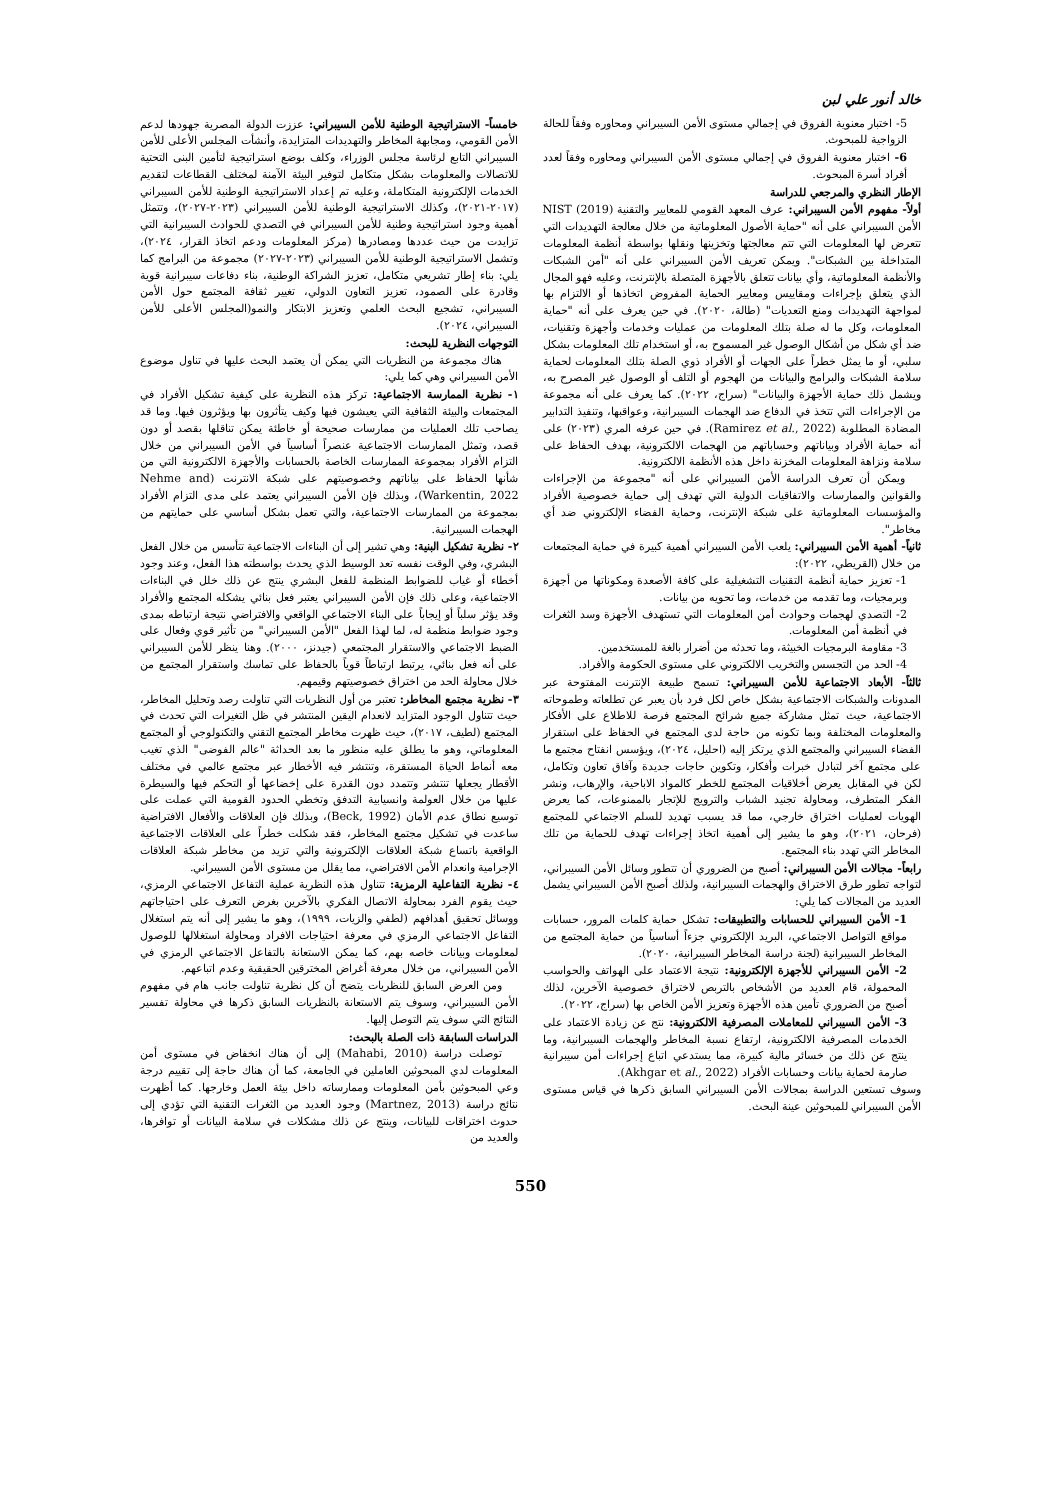خالد أنور علي لبن
5- اختبار معنوية الفروق في إجمالي مستوى الأمن السيبراني ومحاوره وفقاً للحالة الزواجية للمبحوث.
6- اختبار معنوية الفروق في إجمالي مستوى الأمن السيبراني ومحاوره وفقاً لعدد أفراد أسرة المبحوث.
الإطار النظري والمرجعي للدراسة
أولاً- مفهوم الأمن السيبراني: عرف المعهد القومي للمعايير والتقنية NIST (2019) الأمن السيبراني على أنه "حماية الأصول المعلوماتية من خلال معالجة التهديدات التي تتعرض لها المعلومات التي تتم معالجتها وتخزينها ونقلها بواسطة أنظمة المعلومات المتداخلة بين الشبكات". ويمكن تعريف الأمن السيبراني على أنه "أمن الشبكات والأنظمة المعلوماتية، وأي بيانات تتعلق بالأجهزة المتصلة بالإنترنت، وعليه فهو المجال الذي يتعلق بإجراءات ومقاييس ومعايير الحماية المفروض اتخاذها أو الالتزام بها لمواجهة التهديدات ومنع التعديات" (طالة، ٢٠٢٠). في حين يعرف على أنه "حماية المعلومات، وكل ما له صلة بتلك المعلومات من عمليات وخدمات وأجهزة وتقنيات، ضد أي شكل من أشكال الوصول غير المسموح به، أو استخدام تلك المعلومات بشكل سلبي، أو ما يمثل خطراً على الجهات أو الأفراد ذوي الصلة بتلك المعلومات لحماية سلامة الشبكات والبرامج والبيانات من الهجوم أو التلف أو الوصول غير المصرح به، ويشمل ذلك حماية الأجهزة والبيانات" (سراج، ٢٠٢٢). كما يعرف على أنه مجموعة من الإجراءات التي تتخذ في الدفاع ضد الهجمات السيبرانية، وعواقبها، وتنفيذ التدابير المضادة المطلوبة (Ramirez et al., 2022). في حين عرفه المري (٢٠٢٣) على أنه حماية الأفراد وبياناتهم وحساباتهم من الهجمات الالكترونية، بهدف الحفاظ على سلامة ونزاهة المعلومات المخزنة داخل هذه الأنظمة الالكترونية.
ويمكن أن تعرف الدراسة الأمن السيبراني على أنه "مجموعة من الإجراءات والقوانين والممارسات والاتفاقيات الدولية التي تهدف إلى حماية خصوصية الأفراد والمؤسسات المعلوماتية على شبكة الإنترنت، وحماية الفضاء الإلكتروني ضد أي مخاطر".
ثانياً- أهمية الأمن السيبراني: يلعب الأمن السيبراني أهمية كبيرة في حماية المجتمعات من خلال (القريطي، ٢٠٢٢):
1- تعزيز حماية أنظمة التقنيات التشغيلية على كافة الأصعدة ومكوناتها من أجهزة وبرمجيات، وما تقدمه من خدمات، وما تحويه من بيانات.
2- التصدي لهجمات وحوادث أمن المعلومات التي تستهدف الأجهزة وسد الثغرات في أنظمة أمن المعلومات.
3- مقاومة البرمجيات الخبيثة، وما تحدثه من أضرار بالغة للمستخدمين.
4- الحد من التجسس والتخريب الالكتروني على مستوى الحكومة والأفراد.
ثالثاً- الأبعاد الاجتماعية للأمن السيبراني: تسمح طبيعة الإنترنت المفتوحة عبر المدونات والشبكات الاجتماعية بشكل خاص لكل فرد بأن يعبر عن تطلعاته وطموحاته الاجتماعية، حيث تمثل مشاركة جميع شرائح المجتمع فرصة للاطلاع على الأفكار والمعلومات المختلفة وبما تكونه من حاجة لدى المجتمع في الحفاظ على استقرار الفضاء السيبراني والمجتمع الذي يرتكز إليه (احليل، ٢٠٢٤)، ويؤسس انفتاح مجتمع ما على مجتمع آخر لتبادل خبرات وأفكار، وتكوين حاجات جديدة وآفاق تعاون وتكامل، لكن في المقابل يعرض أخلاقيات المجتمع للخطر كالمواد الاباحية، والإرهاب، ونشر الفكر المتطرف، ومحاولة تجنيد الشباب والترويج للإتجار بالممنوعات، كما يعرض الهويات لعمليات اختراق خارجي، مما قد يسبب تهديد للسلم الاجتماعي للمجتمع (فرحان، ٢٠٢١)، وهو ما يشير إلى أهمية اتخاذ إجراءات تهدف للحماية من تلك المخاطر التي تهدد بناء المجتمع.
رابعاً- مجالات الأمن السيبراني: أصبح من الضروري أن تتطور وسائل الأمن السيبراني، لتواجه تطور طرق الاختراق والهجمات السيبرانية، ولذلك أصبح الأمن السيبراني يشمل العديد من المجالات كما يلي:
1- الأمن السيبراني للحسابات والتطبيقات: تشكل حماية كلمات المرور، حسابات مواقع التواصل الاجتماعي، البريد الإلكتروني جزءاً أساسياً من حماية المجتمع من المخاطر السيبرانية (لجنة دراسة المخاطر السيبرانية، ٢٠٢٠).
2- الأمن السيبراني للأجهزة الإلكترونية: نتيجة الاعتماد على الهواتف والحواسب المحمولة، قام العديد من الأشخاص بالتربص لاختراق خصوصية الآخرين، لذلك أصبح من الضروري تأمين هذه الأجهزة وتعزيز الأمن الخاص بها (سراج، ٢٠٢٢).
3- الأمن السيبراني للمعاملات المصرفية الالكترونية: نتج عن زيادة الاعتماد على الخدمات المصرفية الالكترونية، ارتفاع نسبة المخاطر والهجمات السيبرانية، وما ينتج عن ذلك من خسائر مالية كبيرة، مما يستدعي اتباع إجراءات أمن سيبرانية صارمة لحماية بيانات وحسابات الأفراد (Akhgar et al., 2022).
وسوف تستعين الدراسة بمجالات الأمن السيبراني السابق ذكرها في قياس مستوى الأمن السيبراني للمبحوثين عينة البحث.
خامساً- الاستراتيجية الوطنية للأمن السيبراني: عززت الدولة المصرية جهودها لدعم الأمن القومي، ومجابهة المخاطر والتهديدات المتزايدة، وأنشأت المجلس الأعلى للأمن السيبراني التابع لرئاسة مجلس الوزراء، وكلف بوضع استراتيجية لتأمين البنى التحتية للاتصالات والمعلومات بشكل متكامل لتوفير البيئة الآمنة لمختلف القطاعات لتقديم الخدمات الإلكترونية المتكاملة، وعليه تم إعداد الاستراتيجية الوطنية للأمن السيبراني (٢٠١٧-٢٠٢١)، وكذلك الاستراتيجية الوطنية للأمن السيبراني (٢٠٢٣-٢٠٢٧)، وتتمثل أهمية وجود استراتيجية وطنية للأمن السيبراني في التصدي للحوادث السيبرانية التي تزايدت من حيث عددها ومصادرها (مركز المعلومات ودعم اتخاذ القرار، ٢٠٢٤)، وتشمل الاستراتيجية الوطنية للأمن السيبراني (٢٠٢٣-٢٠٢٧) مجموعة من البرامج كما يلي: بناء إطار تشريعي متكامل، تعزيز الشراكة الوطنية، بناء دفاعات سيبرانية قوية وقادرة على الصمود، تعزيز التعاون الدولي، تغيير ثقافة المجتمع حول الأمن السيبراني، تشجيع البحث العلمي وتعزيز الابتكار والنمو(المجلس الأعلى للأمن السيبراني، ٢٠٢٤).
التوجهات النظرية للبحث:
هناك مجموعة من النظريات التي يمكن أن يعتمد البحث عليها في تناول موضوع الأمن السيبراني وهي كما يلي:
١- نظرية الممارسة الاجتماعية: تركز هذه النظرية على كيفية تشكيل الأفراد في المجتمعات والبيئة الثقافية التي يعيشون فيها وكيف يتأثرون بها ويؤثرون فيها. وما قد يصاحب تلك العمليات من ممارسات صحيحة أو خاطئة يمكن تناقلها بقصد أو دون قصد، وتمثل الممارسات الاجتماعية عنصراً أساسياً في الأمن السيبراني من خلال التزام الأفراد بمجموعة الممارسات الخاصة بالحسابات والأجهزة الالكترونية التي من شأنها الحفاظ على بياناتهم وخصوصيتهم على شبكة الانترنت (Nehme and Warkentin, 2022)، وبذلك فإن الأمن السيبراني يعتمد على مدى التزام الأفراد بمجموعة من الممارسات الاجتماعية، والتي تعمل بشكل أساسي على حمايتهم من الهجمات السيبرانية.
٢- نظرية تشكيل البنية: وهي تشير إلى أن البناءات الاجتماعية تتأسس من خلال الفعل البشري، وفي الوقت نفسه تعد الوسيط الذي يحدث بواسطته هذا الفعل، وعند وجود أخطاء أو غياب للضوابط المنظمة للفعل البشري ينتج عن ذلك خلل في البناءات الاجتماعية، وعلى ذلك فإن الأمن السيبراني يعتبر فعل بنائي يشكله المجتمع والأفراد وقد يؤثر سلباً أو إيجاباً على البناء الاجتماعي الواقعي والافتراضي نتيجة ارتباطه بمدى وجود ضوابط منظمة له، لما لهذا الفعل "الأمن السيبراني" من تأثير قوي وفعال على الضبط الاجتماعي والاستقرار المجتمعي (جيدنز، ٢٠٠٠). وهنا ينظر للأمن السيبراني على أنه فعل بنائي، يرتبط ارتباطاً قوياً بالحفاظ على تماسك واستقرار المجتمع من خلال محاولة الحد من اختراق خصوصيتهم وقيمهم.
٣- نظرية مجتمع المخاطر: تعتبر من أول النظريات التي تناولت رصد وتحليل المخاطر، حيث تتناول الوجود المتزايد لانعدام اليقين المنتشر في ظل التغيرات التي تحدث في المجتمع (لطيف، ٢٠١٧)، حيث ظهرت مخاطر المجتمع التقني والتكنولوجي أو المجتمع المعلوماتي، وهو ما يطلق عليه منظور ما بعد الحداثة "عالم الفوضى" الذي تغيب معه أنماط الحياة المستقرة، وتنتشر فيه الأخطار عبر مجتمع عالمي في مختلف الأقطار يجعلها تنتشر وتتمدد دون القدرة على إخضاعها أو التحكم فيها والسيطرة عليها من خلال العولمة وانسيابية التدفق وتخطي الحدود القومية التي عملت على توسيع نطاق عدم الأمان (Beck, 1992)، وبذلك فإن العلاقات والأفعال الافتراضية ساعدت في تشكيل مجتمع المخاطر، فقد شكلت خطراً على العلاقات الاجتماعية الواقعية باتساع شبكة العلاقات الإلكترونية والتي تزيد من مخاطر شبكة العلاقات الإجرامية وانعدام الأمن الافتراضي، مما يقلل من مستوى الأمن السيبراني.
٤- نظرية التفاعلية الرمزية: تتناول هذه النظرية عملية التفاعل الاجتماعي الرمزي، حيث يقوم الفرد بمحاولة الاتصال الفكري بالآخرين بغرض التعرف على احتياجاتهم ووسائل تحقيق أهدافهم (لطفي والزيات، ١٩٩٩)، وهو ما يشير إلى أنه يتم استغلال التفاعل الاجتماعي الرمزي في معرفة احتياجات الافراد ومحاولة استغلالها للوصول لمعلومات وبيانات خاصه بهم، كما يمكن الاستعانة بالتفاعل الاجتماعي الرمزي في الأمن السيبراني، من خلال معرفة أغراض المخترقين الحقيقية وعدم اتباعهم.
ومن العرض السابق للنظريات يتضح أن كل نظرية تناولت جانب هام في مفهوم الأمن السيبراني، وسوف يتم الاستعانة بالنظريات السابق ذكرها في محاولة تفسير النتائج التي سوف يتم التوصل إليها.
الدراسات السابقة ذات الصلة بالبحث:
توصلت دراسة (Mahabi, 2010) إلى أن هناك انخفاض في مستوى أمن المعلومات لدي المبحوثين العاملين في الجامعة، كما أن هناك حاجة إلى تقييم درجة وعي المبحوثين بأمن المعلومات وممارساته داخل بيئة العمل وخارجها. كما أظهرت نتائج دراسة (Martnez, 2013) وجود العديد من الثغرات التقنية التي تؤدي إلى حدوث اختراقات للبيانات، وينتج عن ذلك مشكلات في سلامة البيانات أو توافرها، والعديد من
550